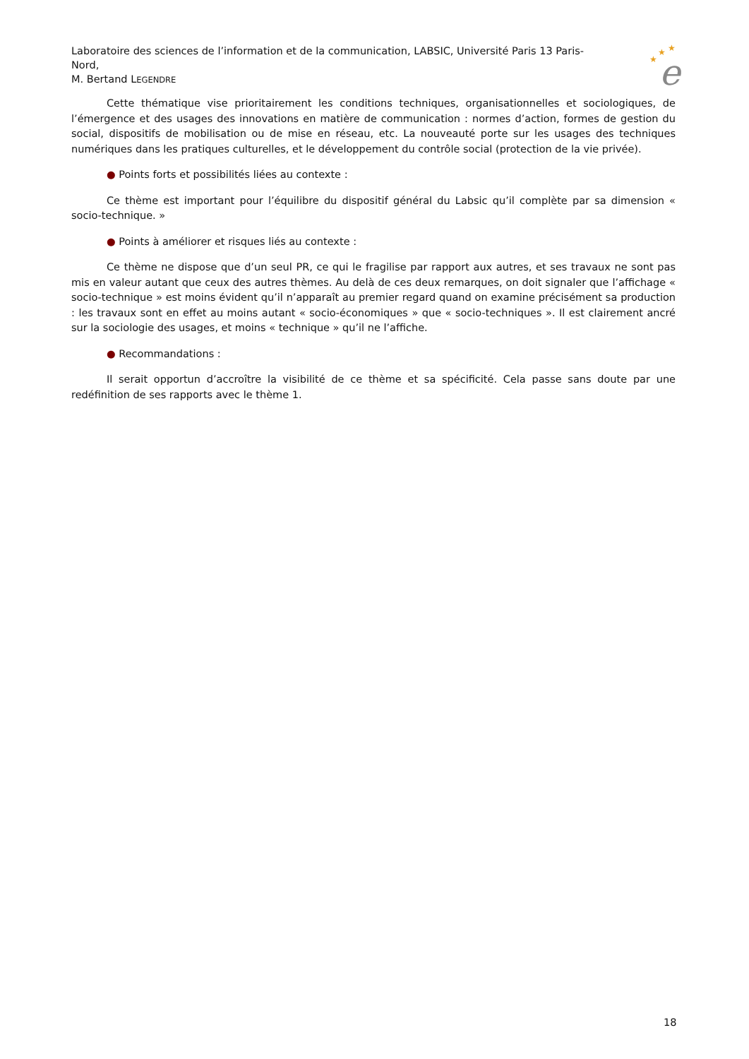Laboratoire des sciences de l’information et de la communication, LABSIC, Université Paris 13 Paris-Nord,
M. Bertand LEGENDRE
★
★
★
e
Cette thématique vise prioritairement les conditions techniques, organisationnelles et sociologiques, de l’émergence et des usages des innovations en matière de communication : normes d’action, formes de gestion du social, dispositifs de mobilisation ou de mise en réseau, etc. La nouveauté porte sur les usages des techniques numériques dans les pratiques culturelles, et le développement du contrôle social (protection de la vie privée).
● Points forts et possibilités liées au contexte :
Ce thème est important pour l’équilibre du dispositif général du Labsic qu’il complète par sa dimension « socio-technique. »
● Points à améliorer et risques liés au contexte :
Ce thème ne dispose que d’un seul PR, ce qui le fragilise par rapport aux autres, et ses travaux ne sont pas mis en valeur autant que ceux des autres thèmes. Au delà de ces deux remarques, on doit signaler que l’affichage « socio-technique » est moins évident qu’il n’apparaît au premier regard quand on examine précisément sa production : les travaux sont en effet au moins autant « socio-économiques » que « socio-techniques ». Il est clairement ancré sur la sociologie des usages, et moins « technique » qu’il ne l’affiche.
● Recommandations :
Il serait opportun d’accroître la visibilité de ce thème et sa spécificité. Cela passe sans doute par une redéfinition de ses rapports avec le thème 1.
18